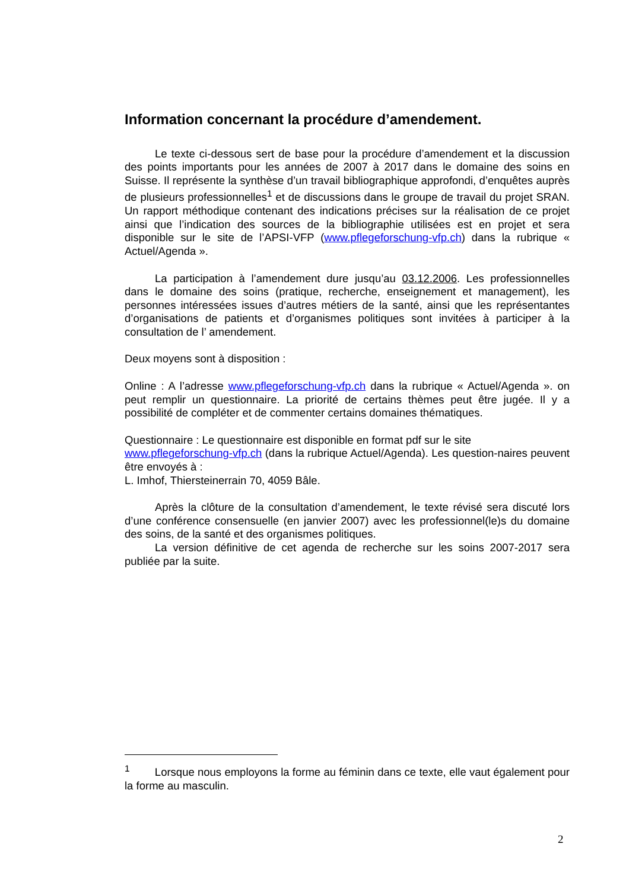Information concernant la procédure d’amendement.
Le texte ci-dessous sert de base pour la procédure d’amendement et la discussion des points importants pour les années de 2007 à 2017 dans le domaine des soins en Suisse. Il représente la synthèse d’un travail bibliographique approfondi, d’enquêtes auprès de plusieurs professionnelles<sup>1</sup> et de discussions dans le groupe de travail du projet SRAN. Un rapport méthodique contenant des indications précises sur la réalisation de ce projet ainsi que l’indication des sources de la bibliographie utilisées est en projet et sera disponible sur le site de l’APSI-VFP (www.pflegeforschung-vfp.ch) dans la rubrique « Actuel/Agenda ».
La participation à l’amendement dure jusqu’au 03.12.2006. Les professionnelles dans le domaine des soins (pratique, recherche, enseignement et management), les personnes intéressées issues d’autres métiers de la santé, ainsi que les représentantes d’organisations de patients et d’organismes politiques sont invitées à participer à la consultation de l’ amendement.
Deux moyens sont à disposition :
Online : A l’adresse www.pflegeforschung-vfp.ch dans la rubrique « Actuel/Agenda ». on peut remplir un questionnaire. La priorité de certains thèmes peut être jugée. Il y a possibilité de compléter et de commenter certains domaines thématiques.
Questionnaire : Le questionnaire est disponible en format pdf sur le site
www.pflegeforschung-vfp.ch (dans la rubrique Actuel/Agenda). Les question-naires peuvent être envoyés à :
L. Imhof, Thiersteinerrain 70, 4059 Bâle.
Après la clôture de la consultation d’amendement, le texte révisé sera discuté lors d’une conférence consensuelle (en janvier 2007) avec les professionnel(le)s du domaine des soins, de la santé et des organismes politiques.
La version définitive de cet agenda de recherche sur les soins 2007-2017 sera publiée par la suite.
<sup>1</sup> Lorsque nous employons la forme au féminin dans ce texte, elle vaut également pour la forme au masculin.
2